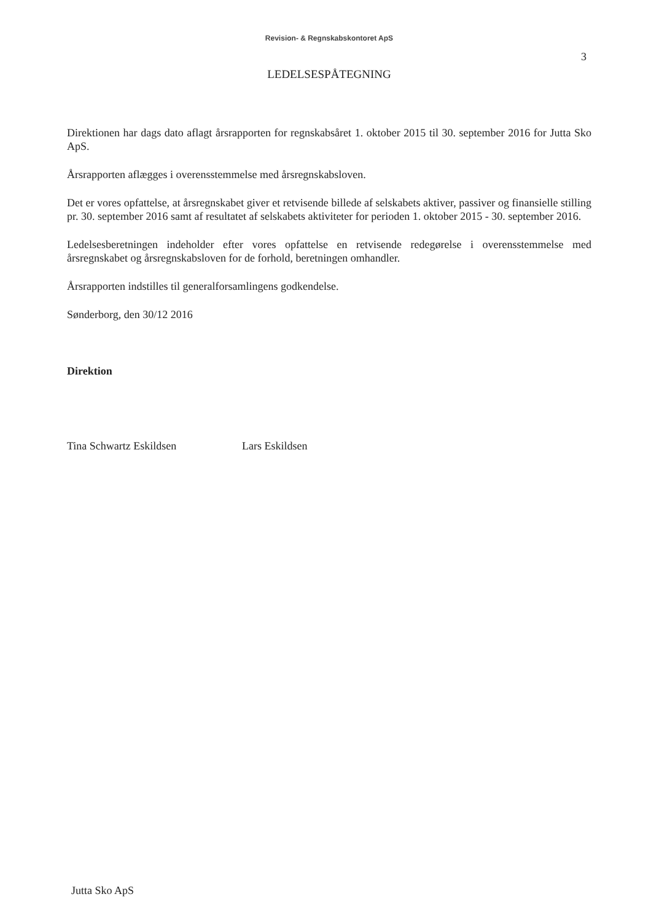Revision- & Regnskabskontoret ApS
3
LEDELSESPÅTEGNING
Direktionen har dags dato aflagt årsrapporten for regnskabsåret 1. oktober 2015 til 30. september 2016 for Jutta Sko ApS.
Årsrapporten aflægges i overensstemmelse med årsregnskabsloven.
Det er vores opfattelse, at årsregnskabet giver et retvisende billede af selskabets aktiver, passiver og finansielle stilling pr. 30. september 2016 samt af resultatet af selskabets aktiviteter for perioden 1. oktober 2015 - 30. september 2016.
Ledelsesberetningen indeholder efter vores opfattelse en retvisende redegørelse i overensstemmelse med årsregnskabet og årsregnskabsloven for de forhold, beretningen omhandler.
Årsrapporten indstilles til generalforsamlingens godkendelse.
Sønderborg, den 30/12 2016
Direktion
Tina Schwartz Eskildsen Lars Eskildsen
Jutta Sko ApS